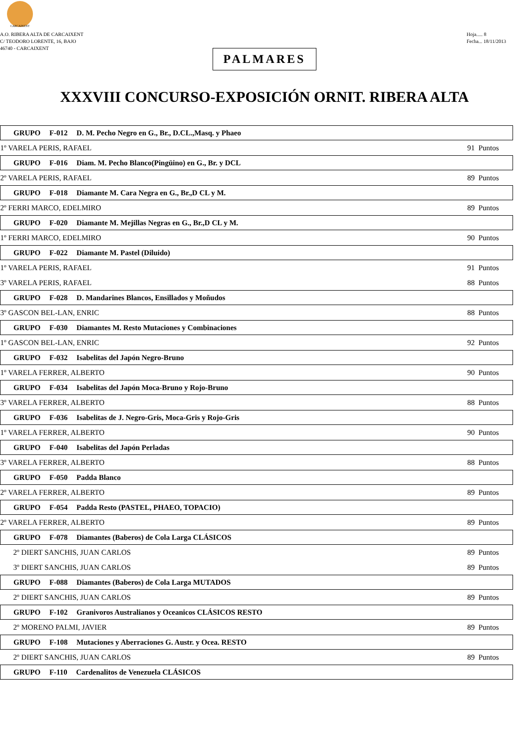CARCAIXENT
A.O. RIBERA ALTA DE CARCAIXENT
C/ TEODORO LORENTE, 16, BAJO
46740 - CARCAIXENT
Hoja..... 8
Fecha... 18/11/2013
PALMARES
XXXVIII CONCURSO-EXPOSICIÓN ORNIT. RIBERA ALTA
| GRUPO F-012 D. M. Pecho Negro en G., Br., D.CL.,Masq. y Phaeo | |
| --- | --- |
| 1º VARELA PERIS, RAFAEL | 91 Puntos |
| GRUPO F-016 Diam. M. Pecho Blanco(Pingüino) en G., Br. y DCL | |
| 2º VARELA PERIS, RAFAEL | 89 Puntos |
| GRUPO F-018 Diamante M. Cara Negra en G., Br.,D CL y M. | |
| 2º FERRI MARCO, EDELMIRO | 89 Puntos |
| GRUPO F-020 Diamante M. Mejillas Negras en G., Br.,D CL y M. | |
| 1º FERRI MARCO, EDELMIRO | 90 Puntos |
| GRUPO F-022 Diamante M. Pastel (Diluido) | |
| 1º VARELA PERIS, RAFAEL | 91 Puntos |
| 3º VARELA PERIS, RAFAEL | 88 Puntos |
| GRUPO F-028 D. Mandarines Blancos, Ensillados y Moñudos | |
| 3º GASCON BEL-LAN, ENRIC | 88 Puntos |
| GRUPO F-030 Diamantes M. Resto Mutaciones y Combinaciones | |
| 1º GASCON BEL-LAN, ENRIC | 92 Puntos |
| GRUPO F-032 Isabelitas del Japón Negro-Bruno | |
| 1º VARELA FERRER, ALBERTO | 90 Puntos |
| GRUPO F-034 Isabelitas del Japón Moca-Bruno y Rojo-Bruno | |
| 3º VARELA FERRER, ALBERTO | 88 Puntos |
| GRUPO F-036 Isabelitas de J. Negro-Gris, Moca-Gris y Rojo-Gris | |
| 1º VARELA FERRER, ALBERTO | 90 Puntos |
| GRUPO F-040 Isabelitas del Japón Perladas | |
| 3º VARELA FERRER, ALBERTO | 88 Puntos |
| GRUPO F-050 Padda Blanco | |
| 2º VARELA FERRER, ALBERTO | 89 Puntos |
| GRUPO F-054 Padda Resto (PASTEL, PHAEO, TOPACIO) | |
| 2º VARELA FERRER, ALBERTO | 89 Puntos |
| GRUPO F-078 Diamantes (Baberos) de Cola Larga CLÁSICOS | |
| 2º DIERT SANCHIS, JUAN CARLOS | 89 Puntos |
| 3º DIERT SANCHIS, JUAN CARLOS | 89 Puntos |
| GRUPO F-088 Diamantes (Baberos) de Cola Larga MUTADOS | |
| 2º DIERT SANCHIS, JUAN CARLOS | 89 Puntos |
| GRUPO F-102 Granivoros Australianos y Oceanicos CLÁSICOS RESTO | |
| 2º MORENO PALMI, JAVIER | 89 Puntos |
| GRUPO F-108 Mutaciones y Aberraciones G. Austr. y Ocea. RESTO | |
| 2º DIERT SANCHIS, JUAN CARLOS | 89 Puntos |
| GRUPO F-110 Cardenalitos de Venezuela CLÁSICOS | |